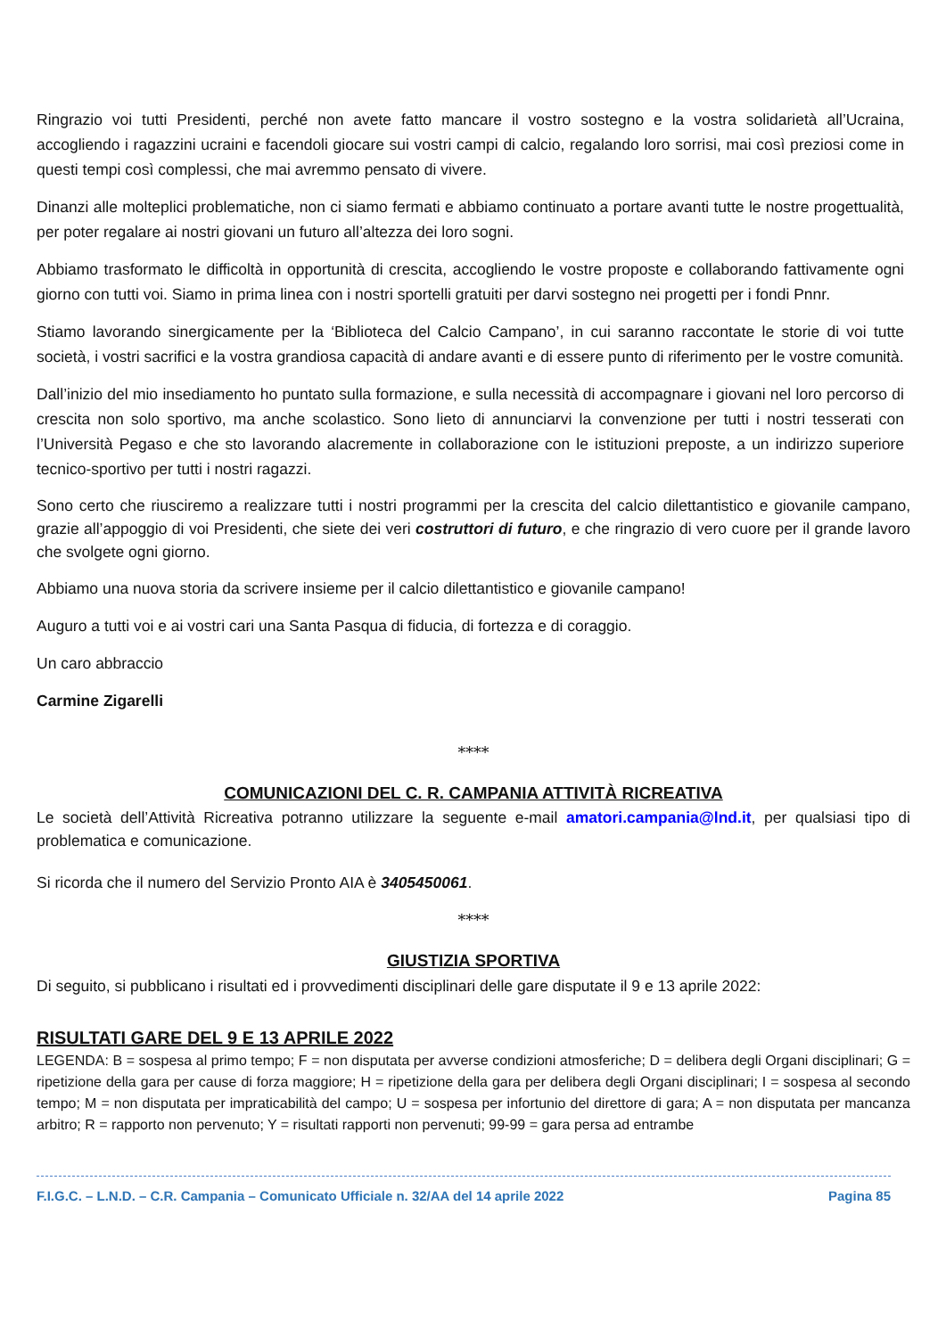Ringrazio voi tutti Presidenti, perché non avete fatto mancare il vostro sostegno e la vostra solidarietà all’Ucraina, accogliendo i ragazzini ucraini e facendoli giocare sui vostri campi di calcio, regalando loro sorrisi, mai così preziosi come in questi tempi così complessi, che mai avremmo pensato di vivere.
Dinanzi alle molteplici problematiche, non ci siamo fermati e abbiamo continuato a portare avanti tutte le nostre progettualità, per poter regalare ai nostri giovani un futuro all’altezza dei loro sogni.
Abbiamo trasformato le difficoltà in opportunità di crescita, accogliendo le vostre proposte e collaborando fattivamente ogni giorno con tutti voi. Siamo in prima linea con i nostri sportelli gratuiti per darvi sostegno nei progetti per i fondi Pnnr.
Stiamo lavorando sinergicamente per la ‘Biblioteca del Calcio Campano’, in cui saranno raccontate le storie di voi tutte società, i vostri sacrifici e la vostra grandiosa capacità di andare avanti e di essere punto di riferimento per le vostre comunità.
Dall’inizio del mio insediamento ho puntato sulla formazione, e sulla necessità di accompagnare i giovani nel loro percorso di crescita non solo sportivo, ma anche scolastico. Sono lieto di annunciarvi la convenzione per tutti i nostri tesserati con l’Università Pegaso e che sto lavorando alacremente in collaborazione con le istituzioni preposte, a un indirizzo superiore tecnico-sportivo per tutti i nostri ragazzi.
Sono certo che riusciremo a realizzare tutti i nostri programmi per la crescita del calcio dilettantistico e giovanile campano, grazie all’appoggio di voi Presidenti, che siete dei veri costruttori di futuro, e che ringrazio di vero cuore per il grande lavoro che svolgete ogni giorno.
Abbiamo una nuova storia da scrivere insieme per il calcio dilettantistico e giovanile campano!
Auguro a tutti voi e ai vostri cari una Santa Pasqua di fiducia, di fortezza e di coraggio.
Un caro abbraccio
Carmine Zigarelli
****
COMUNICAZIONI DEL C. R. CAMPANIA ATTIVITÀ RICREATIVA
Le società dell’Attività Ricreativa potranno utilizzare la seguente e-mail amatori.campania@lnd.it, per qualsiasi tipo di problematica e comunicazione.
Si ricorda che il numero del Servizio Pronto AIA è 3405450061.
****
GIUSTIZIA SPORTIVA
Di seguito, si pubblicano i risultati ed i provvedimenti disciplinari delle gare disputate il 9 e 13 aprile 2022:
RISULTATI GARE DEL 9 E 13 APRILE 2022
LEGENDA: B = sospesa al primo tempo; F = non disputata per avverse condizioni atmosferiche; D = delibera degli Organi disciplinari; G = ripetizione della gara per cause di forza maggiore; H = ripetizione della gara per delibera degli Organi disciplinari; I = sospesa al secondo tempo; M = non disputata per impraticabilità del campo; U = sospesa per infortunio del direttore di gara; A = non disputata per mancanza arbitro; R = rapporto non pervenuto; Y = risultati rapporti non pervenuti; 99-99 = gara persa ad entrambe
F.I.G.C. – L.N.D. – C.R. Campania – Comunicato Ufficiale n. 32/AA del 14 aprile 2022 Pagina 85